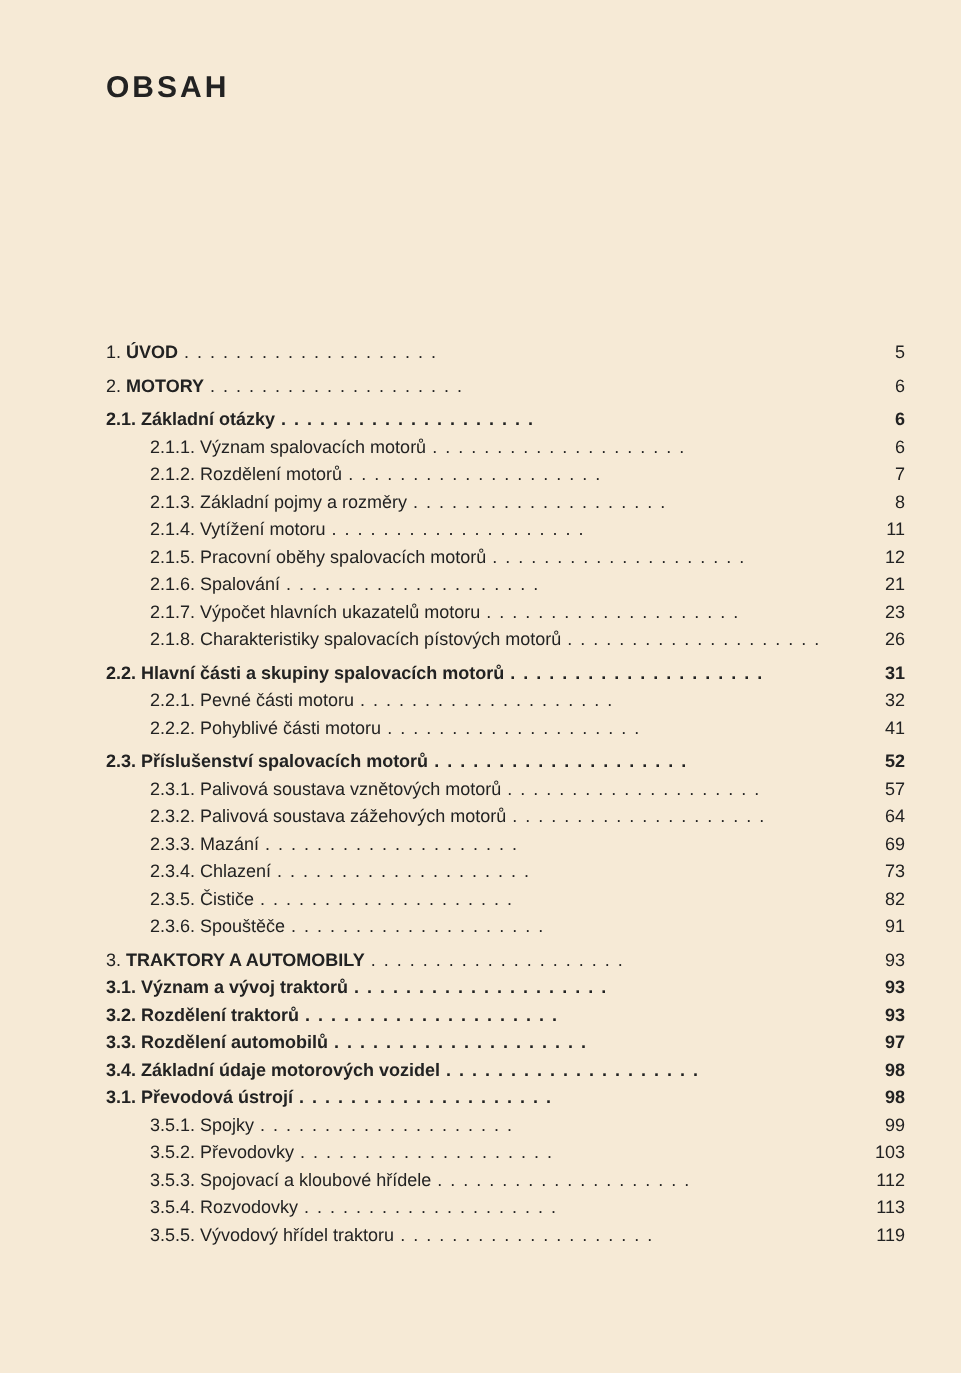OBSAH
1. ÚVOD.................... 5
2. MOTORY.................... 6
2.1. Základní otázky.................... 6
2.1.1. Význam spalovacích motorů.................... 6
2.1.2. Rozdělení motorů.................... 7
2.1.3. Základní pojmy a rozměry.................... 8
2.1.4. Vytížení motoru.................... 11
2.1.5. Pracovní oběhy spalovacích motorů.................... 12
2.1.6. Spalování.................... 21
2.1.7. Výpočet hlavních ukazatelů motoru.................... 23
2.1.8. Charakteristiky spalovacích pístových motorů.................... 26
2.2. Hlavní části a skupiny spalovacích motorů.................... 31
2.2.1. Pevné části motoru.................... 32
2.2.2. Pohyblivé části motoru.................... 41
2.3. Příslušenství spalovacích motorů.................... 52
2.3.1. Palivová soustava vznětových motorů.................... 57
2.3.2. Palivová soustava zážehových motorů.................... 64
2.3.3. Mazání.................... 69
2.3.4. Chlazení.................... 73
2.3.5. Čističe.................... 82
2.3.6. Spouštěče.................... 91
3. TRAKTORY A AUTOMOBILY.................... 93
3.1. Význam a vývoj traktorů.................... 93
3.2. Rozdělení traktorů.................... 93
3.3. Rozdělení automobilů.................... 97
3.4. Základní údaje motorových vozidel.................... 98
3.1. Převodová ústrojí.................... 98
3.5.1. Spojky.................... 99
3.5.2. Převodovky.................... 103
3.5.3. Spojovací a kloubové hřídele.................... 112
3.5.4. Rozvodovky.................... 113
3.5.5. Vývodový hřídel traktoru.................... 119